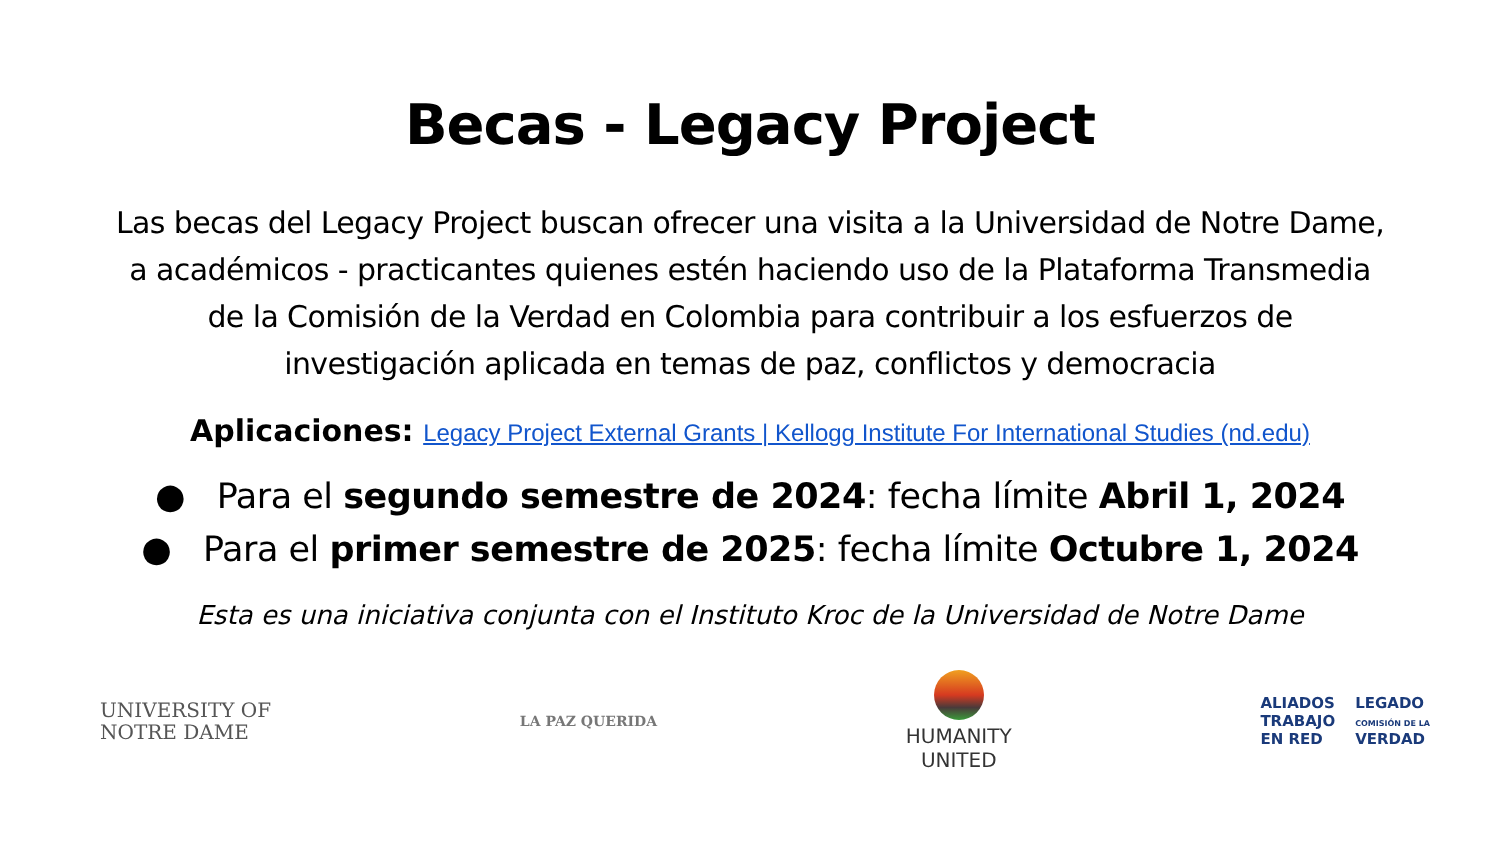Becas - Legacy Project
Las becas del Legacy Project buscan ofrecer una visita a la Universidad de Notre Dame, a académicos - practicantes quienes estén haciendo uso de la Plataforma Transmedia de la Comisión de la Verdad en Colombia para contribuir a los esfuerzos de investigación aplicada en temas de paz, conflictos y democracia
Aplicaciones: Legacy Project External Grants | Kellogg Institute For International Studies (nd.edu)
● Para el segundo semestre de 2024: fecha límite Abril 1, 2024
● Para el primer semestre de 2025: fecha límite Octubre 1, 2024
Esta es una iniciativa conjunta con el Instituto Kroc de la Universidad de Notre Dame
UNIVERSITY OF
NOTRE DAME
LA PAZ QUERIDA
HUMANITY
UNITED
ALIADOS
TRABAJO
EN RED
LEGADO
COMISIÓN DE LA
VERDAD